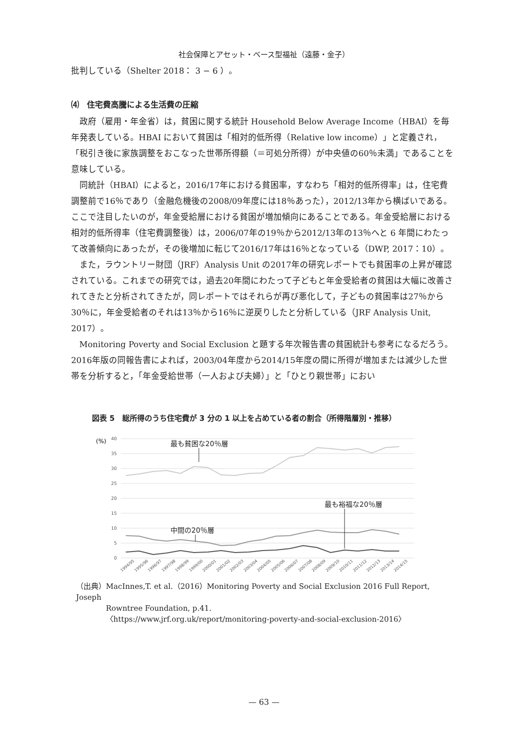社会保障とアセット・ベース型福祉（遠藤・金子）
批判している（Shelter 2018： 3 − 6 ）。
⑷　住宅費高騰による生活費の圧縮
政府（雇用・年金省）は，貧困に関する統計 Household Below Average Income（HBAI）を毎年発表している。HBAI において貧困は「相対的低所得（Relative low income）」と定義され，「税引き後に家族調整をおこなった世帯所得額（＝可処分所得）が中央値の60％未満」であることを意味している。
同統計（HBAI）によると，2016/17年における貧困率，すなわち「相対的低所得率」は，住宅費調整前で16％であり（金融危機後の2008/09年度には18％あった），2012/13年から横ばいである。ここで注目したいのが，年金受給層における貧困が増加傾向にあることである。年金受給層における相対的低所得率（住宅費調整後）は，2006/07年の19％から2012/13年の13％へと 6 年間にわたって改善傾向にあったが，その後増加に転じて2016/17年は16％となっている（DWP, 2017：10）。
また，ラウントリー財団（JRF）Analysis Unit の2017年の研究レポートでも貧困率の上昇が確認されている。これまでの研究では，過去20年間にわたって子どもと年金受給者の貧困は大幅に改善されてきたと分析されてきたが，同レポートではそれらが再び悪化して，子どもの貧困率は27％から30％に，年金受給者のそれは13％から16％に逆戻りしたと分析している（JRF Analysis Unit, 2017）。
Monitoring Poverty and Social Exclusion と題する年次報告書の貧困統計も参考になるだろう。2016年版の同報告書によれば，2003/04年度から2014/15年度の間に所得が増加または減少した世帯を分析すると，「年金受給世帯（一人および夫婦）」と「ひとり親世帯」におい
図表 5　総所得のうち住宅費が 3 分の 1 以上を占めている者の割合（所得階層別・推移）
(%)
40
35
30
25
20
15
10
5
0
最も貧困な20％層
中間の20％層
最も裕福な20％層
1994/95
1995/96
1996/97
1997/98
1998/99
1999/00
2000/01
2001/02
2002/03
2003/04
2004/05
2005/06
2006/07
2007/08
2008/09
2009/10
2010/11
2011/12
2012/13
2013/14
2014/15
（出典）MacInnes,T. et al.（2016）Monitoring Poverty and Social Exclusion 2016 Full Report, Joseph
　　　　Rowntree Foundation, p.41.
　　　　〈https://www.jrf.org.uk/report/monitoring-poverty-and-social-exclusion-2016〉
— 63 —